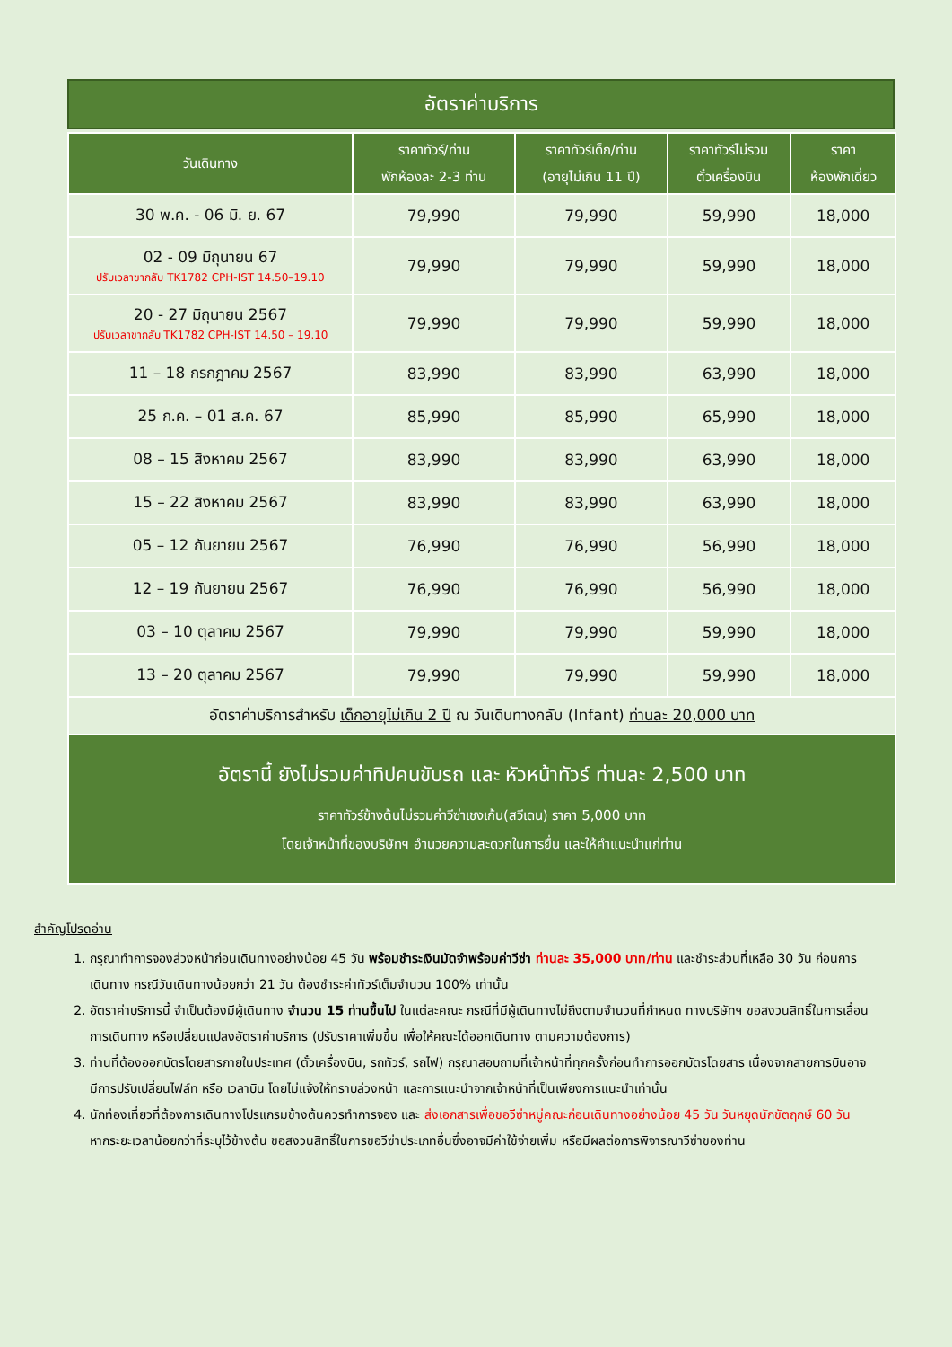อัตราค่าบริการ
| วันเดินทาง | ราคาทัวร์/ท่าน พักห้องละ 2-3 ท่าน | ราคาทัวร์เด็ก/ท่าน (อายุไม่เกิน 11 ปี) | ราคาทัวร์ไม่รวม ตั๋วเครื่องบิน | ราคา ห้องพักเดี่ยว |
| --- | --- | --- | --- | --- |
| 30 พ.ค. - 06 มิ. ย. 67 | 79,990 | 79,990 | 59,990 | 18,000 |
| 02 - 09 มิถุนายน 67 ปรับเวลาขากลับ TK1782 CPH-IST 14.50–19.10 | 79,990 | 79,990 | 59,990 | 18,000 |
| 20 - 27 มิถุนายน 2567 ปรับเวลาขากลับ TK1782 CPH-IST 14.50 – 19.10 | 79,990 | 79,990 | 59,990 | 18,000 |
| 11 – 18 กรกฎาคม 2567 | 83,990 | 83,990 | 63,990 | 18,000 |
| 25 ก.ค. – 01 ส.ค. 67 | 85,990 | 85,990 | 65,990 | 18,000 |
| 08 – 15 สิงหาคม 2567 | 83,990 | 83,990 | 63,990 | 18,000 |
| 15 – 22 สิงหาคม 2567 | 83,990 | 83,990 | 63,990 | 18,000 |
| 05 – 12 กันยายน 2567 | 76,990 | 76,990 | 56,990 | 18,000 |
| 12 – 19 กันยายน 2567 | 76,990 | 76,990 | 56,990 | 18,000 |
| 03 – 10 ตุลาคม 2567 | 79,990 | 79,990 | 59,990 | 18,000 |
| 13 – 20 ตุลาคม 2567 | 79,990 | 79,990 | 59,990 | 18,000 |
| อัตราค่าบริการสำหรับ เด็กอายุไม่เกิน 2 ปี ณ วันเดินทางกลับ (Infant) ท่านละ 20,000 บาท | | | | |
| อัตรานี้ ยังไม่รวมค่าทิปคนขับรถ และ หัวหน้าทัวร์ ท่านละ 2,500 บาท ราคาทัวร์ข้างต้นไม่รวมค่าวีซ่าเชงเก้น(สวีเดน) ราคา 5,000 บาท โดยเจ้าหน้าที่ของบริษัทฯ อำนวยความสะดวกในการยื่น และให้คำแนะนำแก่ท่าน | | | | |
สำคัญโปรดอ่าน
1. กรุณาทำการจองล่วงหน้าก่อนเดินทางอย่างน้อย 45 วัน พร้อมชำระเงินมัดจำพร้อมค่าวีซ่า ท่านละ 35,000 บาท/ท่าน และชำระส่วนที่เหลือ 30 วัน ก่อนการเดินทาง กรณีวันเดินทางน้อยกว่า 21 วัน ต้องชำระค่าทัวร์เต็มจำนวน 100% เท่านั้น
2. อัตราค่าบริการนี้ จำเป็นต้องมีผู้เดินทาง จำนวน 15 ท่านขึ้นไป ในแต่ละคณะ กรณีที่มีผู้เดินทางไม่ถึงตามจำนวนที่กำหนด ทางบริษัทฯ ขอสงวนสิทธิ์ในการเลื่อนการเดินทาง หรือเปลี่ยนแปลงอัตราค่าบริการ (ปรับราคาเพิ่มขึ้น เพื่อให้คณะได้ออกเดินทาง ตามความต้องการ)
3. ท่านที่ต้องออกบัตรโดยสารภายในประเทศ (ตั๋วเครื่องบิน, รถทัวร์, รถไฟ) กรุณาสอบถามที่เจ้าหน้าที่ทุกครั้งก่อนทำการออกบัตรโดยสาร เนื่องจากสายการบินอาจมีการปรับเปลี่ยนไฟล์ท หรือ เวลาบิน โดยไม่แจ้งให้ทราบล่วงหน้า และการแนะนำจากเจ้าหน้าที่เป็นเพียงการแนะนำเท่านั้น
4. นักท่องเที่ยวที่ต้องการเดินทางโปรแกรมข้างต้นควรทำการจอง และ ส่งเอกสารเพื่อขอวีซ่าหมู่คณะก่อนเดินทางอย่างน้อย 45 วัน วันหยุดนักขัตฤกษ์ 60 วัน หากระยะเวลาน้อยกว่าที่ระบุไว้ข้างต้น ขอสงวนสิทธิ์ในการขอวีซ่าประเภทอื่นซึ่งอาจมีค่าใช้จ่ายเพิ่ม หรือมีผลต่อการพิจารณาวีซ่าของท่าน